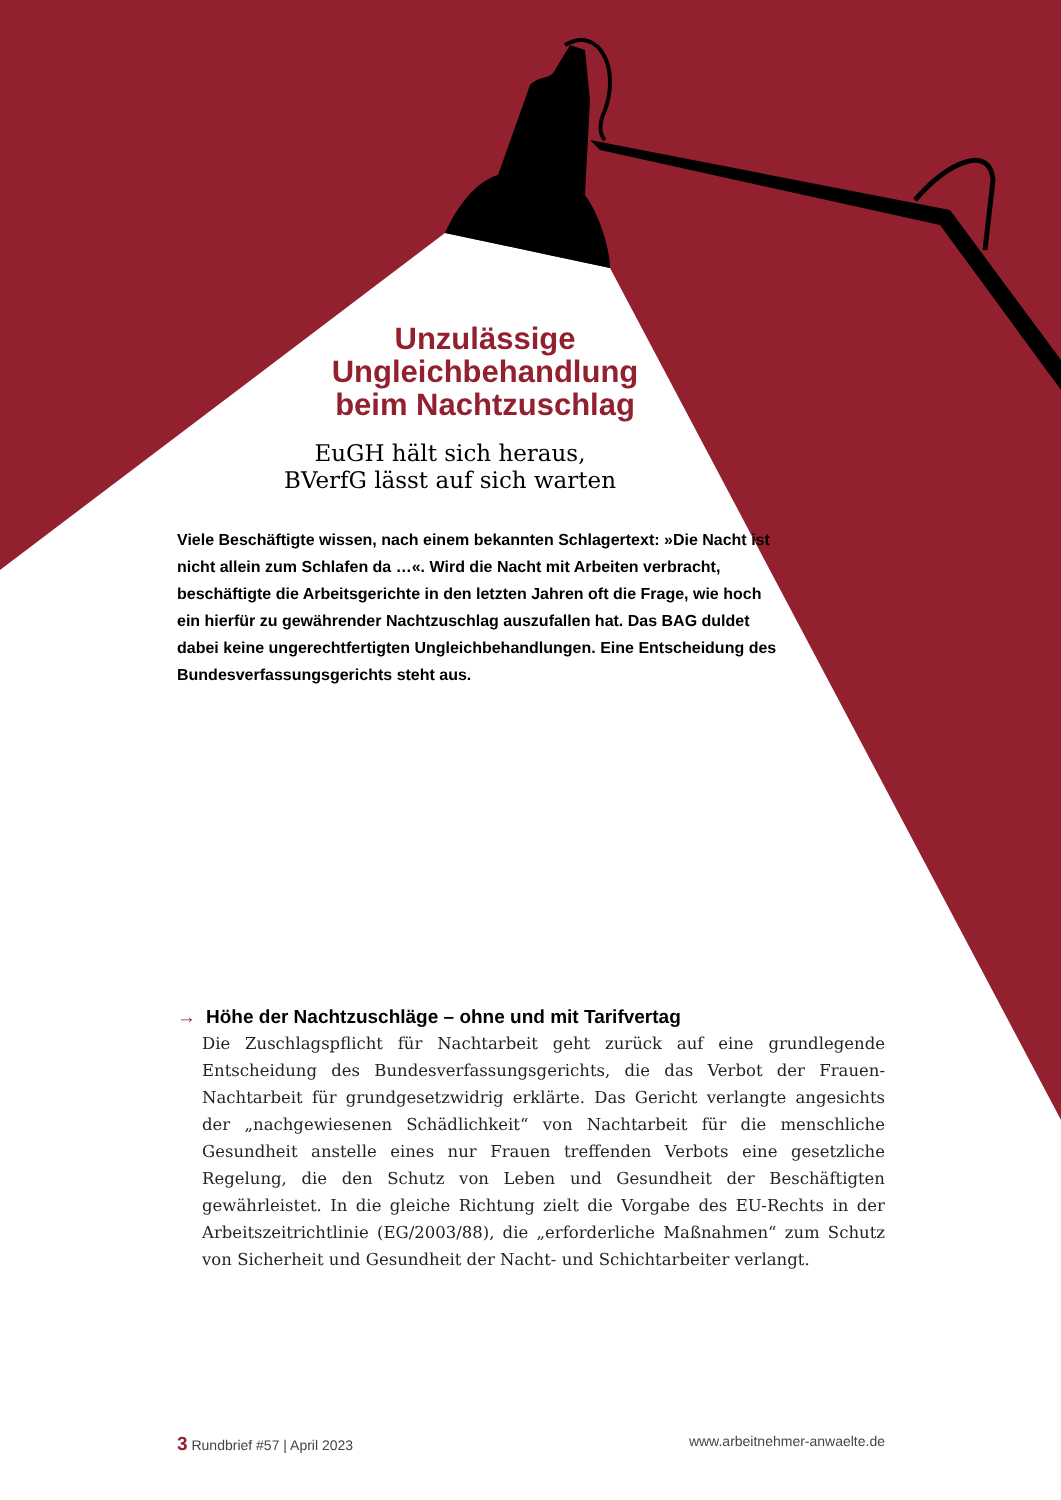Unzulässige Ungleichbehandlung beim Nachtzuschlag
EuGH hält sich heraus, BVerfG lässt auf sich warten
Viele Beschäftigte wissen, nach einem bekannten Schlagertext: »Die Nacht ist nicht allein zum Schlafen da …«. Wird die Nacht mit Arbeiten verbracht, beschäftigte die Arbeitsgerichte in den letzten Jahren oft die Frage, wie hoch ein hierfür zu gewährender Nachtzuschlag auszufallen hat. Das BAG duldet dabei keine ungerechtfertigten Ungleichbehandlungen. Eine Entscheidung des Bundesverfassungsgerichts steht aus.
→ Höhe der Nachtzuschläge – ohne und mit Tarifvertag
Die Zuschlagspflicht für Nachtarbeit geht zurück auf eine grundlegende Entscheidung des Bundesverfassungsgerichts, die das Verbot der Frauen-Nachtarbeit für grundgesetzwidrig erklärte. Das Gericht verlangte angesichts der „nachgewiesenen Schädlichkeit“ von Nachtarbeit für die menschliche Gesundheit anstelle eines nur Frauen treffenden Verbots eine gesetzliche Regelung, die den Schutz von Leben und Gesundheit der Beschäftigten gewährleistet. In die gleiche Richtung zielt die Vorgabe des EU-Rechts in der Arbeitszeitrichtlinie (EG/2003/88), die „erforderliche Maßnahmen“ zum Schutz von Sicherheit und Gesundheit der Nacht- und Schichtarbeiter verlangt.
3 Rundbrief #57 | April 2023 www.arbeitnehmer-anwaelte.de